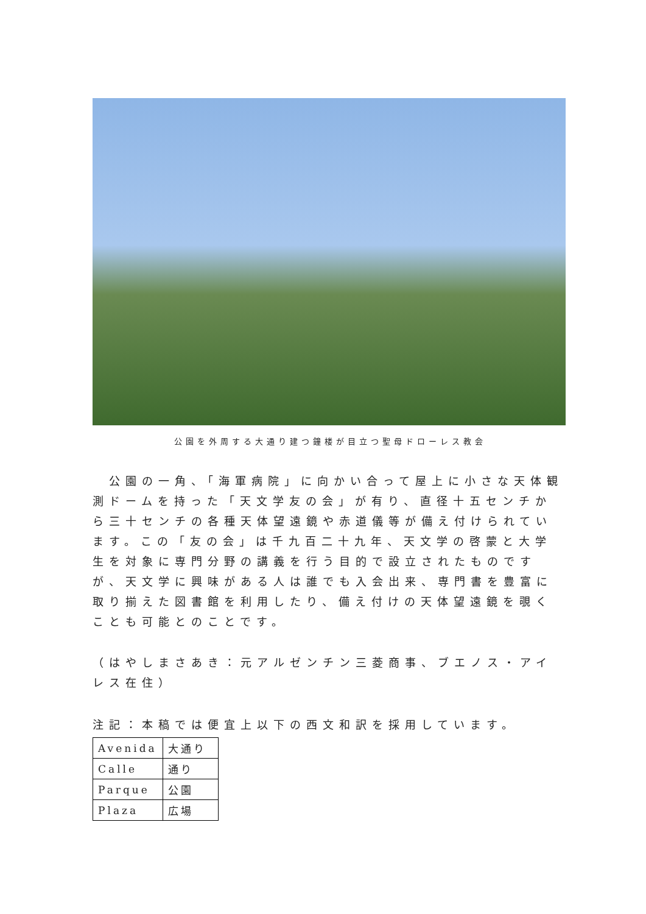公園を外周する大通り建つ鐘楼が目立つ聖母ドローレス教会
　公園の一角、「海軍病院」に向かい合って屋上に小さな天体観測ドームを持った「天文学友の会」が有り、直径十五センチから三十センチの各種天体望遠鏡や赤道儀等が備え付けられています。この「友の会」は千九百二十九年、天文学の啓蒙と大学生を対象に専門分野の講義を行う目的で設立されたものですが、天文学に興味がある人は誰でも入会出来、専門書を豊富に取り揃えた図書館を利用したり、備え付けの天体望遠鏡を覗くことも可能とのことです。
（はやしまさあき：元アルゼンチン三菱商事、ブエノス・アイレス在住）
注記：本稿では便宜上以下の西文和訳を採用しています。
| Avenida | 大通り |
| Calle | 通り |
| Parque | 公園 |
| Plaza | 広場 |